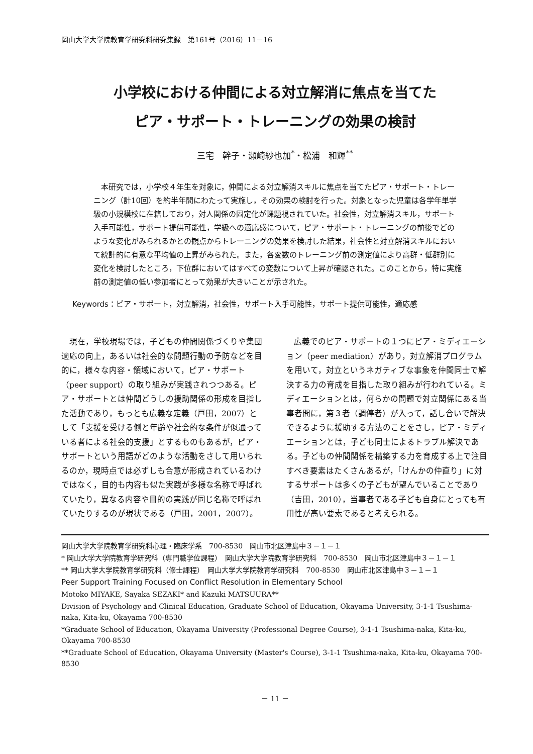岡山大学大学院教育学研究科研究集録　第161号（2016）11－16
小学校における仲間による対立解消に焦点を当てた
ピア・サポート・トレーニングの効果の検討
三宅　幹子・瀬崎紗也加<sup>*</sup>・松浦　和輝<sup>**</sup>
本研究では，小学校４年生を対象に，仲間による対立解消スキルに焦点を当てたピア・サポート・トレーニング（計10回）を約半年間にわたって実施し，その効果の検討を行った。対象となった児童は各学年単学級の小規模校に在籍しており，対人関係の固定化が課題視されていた。社会性，対立解消スキル，サポート入手可能性，サポート提供可能性，学級への適応感について，ピア・サポート・トレーニングの前後でどのような変化がみられるかとの観点からトレーニングの効果を検討した結果，社会性と対立解消スキルにおいて統計的に有意な平均値の上昇がみられた。また，各変数のトレーニング前の測定値により高群・低群別に変化を検討したところ，下位群においてはすべての変数について上昇が確認された。このことから，特に実施前の測定値の低い参加者にとって効果が大きいことが示された。
Keywords：ピア・サポート，対立解消，社会性，サポート入手可能性，サポート提供可能性，適応感
現在，学校現場では，子どもの仲間関係づくりや集団適応の向上，あるいは社会的な問題行動の予防などを目的に，様々な内容・領域において，ピア・サポート（peer support）の取り組みが実践されつつある。ピア・サポートとは仲間どうしの援助関係の形成を目指した活動であり，もっとも広義な定義（戸田，2007）として「支援を受ける側と年齢や社会的な条件が似通っている者による社会的支援」とするものもあるが，ピア・サポートという用語がどのような活動をさして用いられるのか，現時点では必ずしも合意が形成されているわけではなく，目的も内容も似た実践が多様な名称で呼ばれていたり，異なる内容や目的の実践が同じ名称で呼ばれていたりするのが現状である（戸田，2001，2007）。
広義でのピア・サポートの１つにピア・ミディエーション（peer mediation）があり，対立解消プログラムを用いて，対立というネガティブな事象を仲間同士で解決する力の育成を目指した取り組みが行われている。ミディエーションとは，何らかの問題で対立関係にある当事者間に，第３者（調停者）が入って，話し合いで解決できるように援助する方法のことをさし，ピア・ミディエーションとは，子ども同士によるトラブル解決である。子どもの仲間関係を構築する力を育成する上で注目すべき要素はたくさんあるが，「けんかの仲直り」に対するサポートは多くの子どもが望んでいることであり（吉田，2010），当事者である子ども自身にとっても有用性が高い要素であると考えられる。
岡山大学大学院教育学研究科心理・臨床学系　700-8530　岡山市北区津島中３－１－１
* 岡山大学大学院教育学研究科（専門職学位課程）　岡山大学大学院教育学研究科　700-8530　岡山市北区津島中３－１－１
** 岡山大学大学院教育学研究科（修士課程）　岡山大学大学院教育学研究科　700-8530　岡山市北区津島中３－１－１
Peer Support Training Focused on Conflict Resolution in Elementary School
Motoko MIYAKE, Sayaka SEZAKI* and Kazuki MATSUURA**
Division of Psychology and Clinical Education, Graduate School of Education, Okayama University, 3-1-1 Tsushima-naka, Kita-ku, Okayama 700-8530
*Graduate School of Education, Okayama University (Professional Degree Course), 3-1-1 Tsushima-naka, Kita-ku, Okayama 700-8530
**Graduate School of Education, Okayama University (Master's Course), 3-1-1 Tsushima-naka, Kita-ku, Okayama 700-8530
－ 11 －